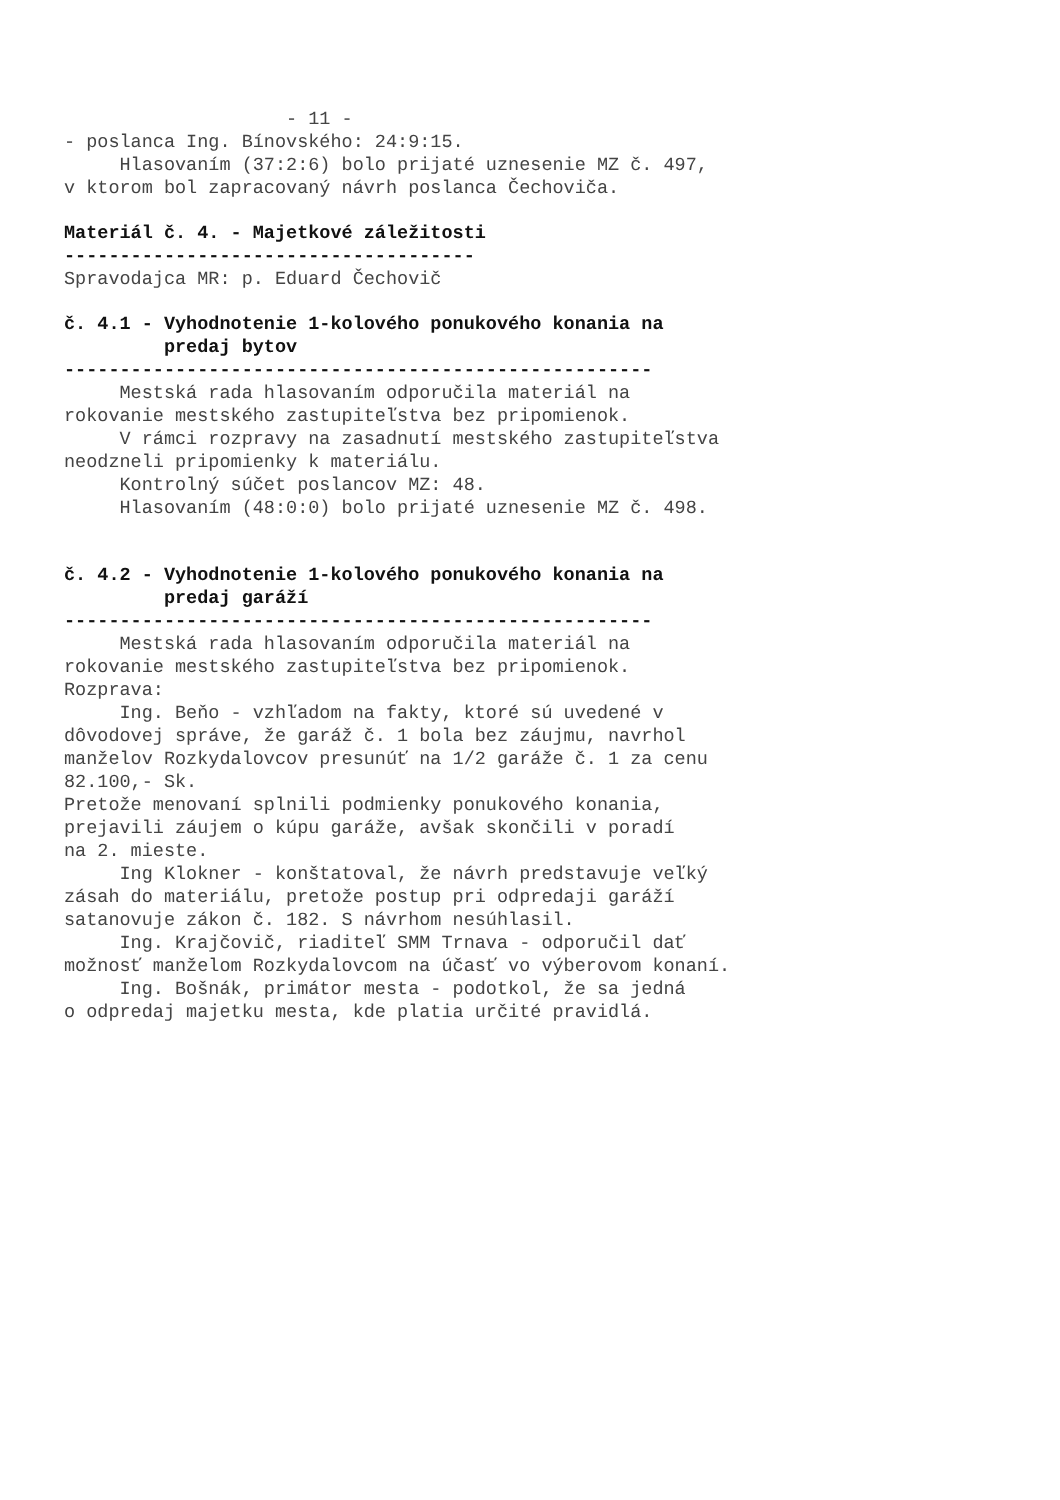- 11 -
- poslanca Ing. Bínovského: 24:9:15.
Hlasovaním (37:2:6) bolo prijaté uznesenie MZ č. 497,
v ktorom bol zapracovaný návrh poslanca Čechoviča.
Materiál č. 4. - Majetkové záležitosti
-------------------------------------
Spravodajca MR: p. Eduard Čechovič
č. 4.1 - Vyhodnotenie 1-kolového ponukového konania na
predaj bytov
-----------------------------------------------------
Mestská rada hlasovaním odporučila materiál na
rokovanie mestského zastupiteľstva bez pripomienok.
V rámci rozpravy na zasadnutí mestského zastupiteľstva
neodzneli pripomienky k materiálu.
Kontrolný súčet poslancov MZ: 48.
Hlasovaním (48:0:0) bolo prijaté uznesenie MZ č. 498.
č. 4.2 - Vyhodnotenie 1-kolového ponukového konania na
predaj garáží
-----------------------------------------------------
Mestská rada hlasovaním odporučila materiál na
rokovanie mestského zastupiteľstva bez pripomienok.
Rozprava:
Ing. Beňo - vzhľadom na fakty, ktoré sú uvedené v
dôvodovej správe, že garáž č. 1 bola bez záujmu, navrhol
manželov Rozkydalovcov presunúť na 1/2 garáže č. 1 za cenu
82.100,- Sk.
Pretože menovaní splnili podmienky ponukového konania,
prejavili záujem o kúpu garáže, avšak skončili v poradí
na 2. mieste.
Ing Klokner - konštatoval, že návrh predstavuje veľký
zásah do materiálu, pretože postup pri odpredaji garáží
satanovuje zákon č. 182. S návrhom nesúhlasil.
Ing. Krajčovič, riaditeľ SMM Trnava - odporučil dať
možnosť manželom Rozkydalovcom na účasť vo výberovom konaní.
Ing. Bošnák, primátor mesta - podotkol, že sa jedná
o odpredaj majetku mesta, kde platia určité pravidlá.